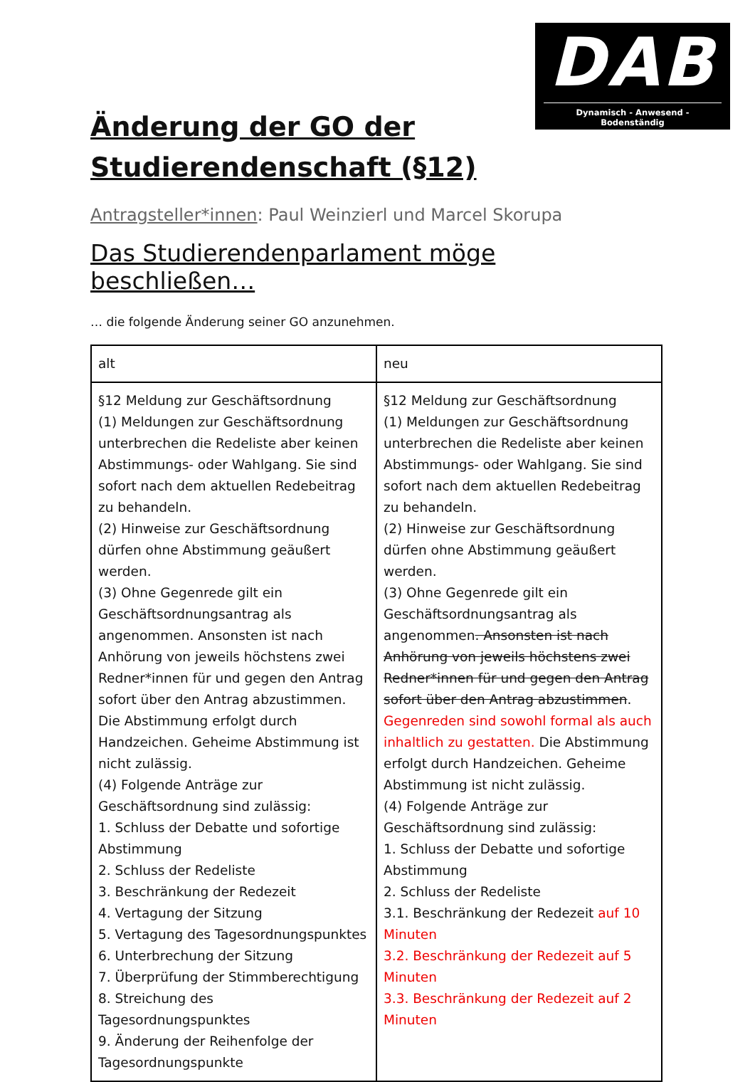DAB
Dynamisch - Anwesend - Bodenständig
Änderung der GO der Studierendenschaft (§12)
Antragsteller*innen: Paul Weinzierl und Marcel Skorupa
Das Studierendenparlament möge beschließen…
… die folgende Änderung seiner GO anzunehmen.
| alt | neu |
| §12 Meldung zur Geschäftsordnung (1) Meldungen zur Geschäftsordnung unterbrechen die Redeliste aber keinen Abstimmungs- oder Wahlgang. Sie sind sofort nach dem aktuellen Redebeitrag zu behandeln. (2) Hinweise zur Geschäftsordnung dürfen ohne Abstimmung geäußert werden. (3) Ohne Gegenrede gilt ein Geschäftsordnungsantrag als angenommen. Ansonsten ist nach Anhörung von jeweils höchstens zwei Redner*innen für und gegen den Antrag sofort über den Antrag abzustimmen. Die Abstimmung erfolgt durch Handzeichen. Geheime Abstimmung ist nicht zulässig. (4) Folgende Anträge zur Geschäftsordnung sind zulässig: 1. Schluss der Debatte und sofortige Abstimmung 2. Schluss der Redeliste 3. Beschränkung der Redezeit 4. Vertagung der Sitzung 5. Vertagung des Tagesordnungspunktes 6. Unterbrechung der Sitzung 7. Überprüfung der Stimmberechtigung 8. Streichung des Tagesordnungspunktes 9. Änderung der Reihenfolge der Tagesordnungspunkte | §12 Meldung zur Geschäftsordnung (1) Meldungen zur Geschäftsordnung unterbrechen die Redeliste aber keinen Abstimmungs- oder Wahlgang. Sie sind sofort nach dem aktuellen Redebeitrag zu behandeln. (2) Hinweise zur Geschäftsordnung dürfen ohne Abstimmung geäußert werden. (3) Ohne Gegenrede gilt ein Geschäftsordnungsantrag als angenommen . Ansonsten ist nach Anhörung von jeweils höchstens zwei Redner*innen für und gegen den Antrag sofort über den Antrag abzustimmen . Gegenreden sind sowohl formal als auch inhaltlich zu gestatten. Die Abstimmung erfolgt durch Handzeichen. Geheime Abstimmung ist nicht zulässig. (4) Folgende Anträge zur Geschäftsordnung sind zulässig: 1. Schluss der Debatte und sofortige Abstimmung 2. Schluss der Redeliste 3.1. Beschränkung der Redezeit auf 10 Minuten 3.2. Beschränkung der Redezeit auf 5 Minuten 3.3. Beschränkung der Redezeit auf 2 Minuten |